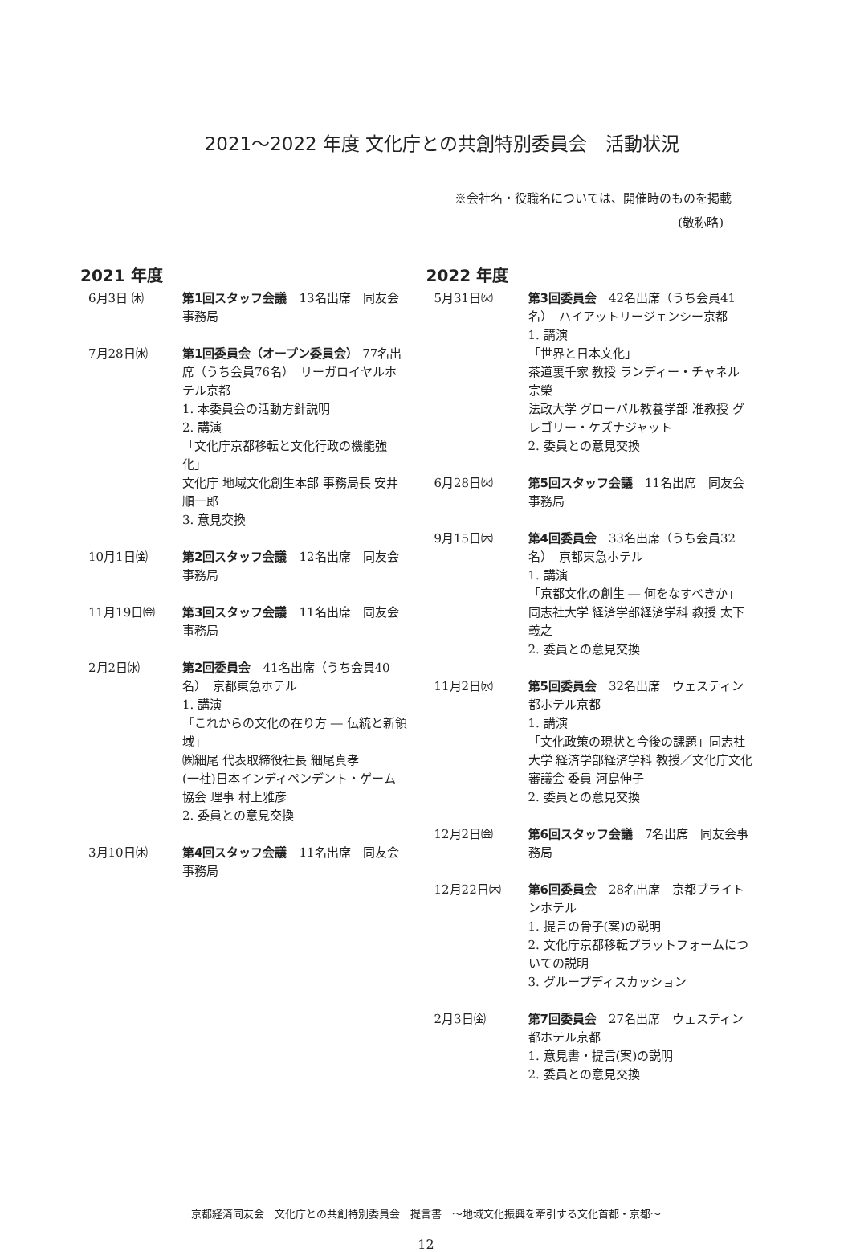2021～2022 年度 文化庁との共創特別委員会　活動状況
※会社名・役職名については、開催時のものを掲載
(敬称略)
2021 年度
6月3日 ㈭ 第1回スタッフ会議　13名出席　同友会事務局
7月28日㈬ 第1回委員会（オープン委員会） 77名出席（うち会員76名）　リーガロイヤルホテル京都
1. 本委員会の活動方針説明
2. 講演
「文化庁京都移転と文化行政の機能強化」
文化庁 地域文化創生本部 事務局長 安井順一郎
3. 意見交換
10月1日㈮ 第2回スタッフ会議　12名出席　同友会事務局
11月19日㈮ 第3回スタッフ会議　11名出席　同友会事務局
2月2日㈬ 第2回委員会　41名出席（うち会員40名）　京都東急ホテル
1. 講演
「これからの文化の在り方 ― 伝統と新領域」
㈱細尾 代表取締役社長 細尾真孝
(一社)日本インディペンデント・ゲーム協会 理事 村上雅彦
2. 委員との意見交換
3月10日㈭ 第4回スタッフ会議　11名出席　同友会事務局
2022 年度
5月31日㈫ 第3回委員会　42名出席（うち会員41名）　ハイアットリージェンシー京都
1. 講演
「世界と日本文化」
茶道裏千家 教授 ランディー・チャネル 宗榮
法政大学 グローバル教養学部 准教授 グレゴリー・ケズナジャット
2. 委員との意見交換
6月28日㈫ 第5回スタッフ会議　11名出席　同友会事務局
9月15日㈭ 第4回委員会　33名出席（うち会員32名）　京都東急ホテル
1. 講演
「京都文化の創生 ― 何をなすべきか」
同志社大学 経済学部経済学科 教授 太下義之
2. 委員との意見交換
11月2日㈬ 第5回委員会　32名出席　ウェスティン都ホテル京都
1. 講演
「文化政策の現状と今後の課題」同志社大学 経済学部経済学科 教授／文化庁文化審議会 委員 河島伸子
2. 委員との意見交換
12月2日㈮ 第6回スタッフ会議　7名出席　同友会事務局
12月22日㈭ 第6回委員会　28名出席　京都ブライトンホテル
1. 提言の骨子(案)の説明
2. 文化庁京都移転プラットフォームについての説明
3. グループディスカッション
2月3日㈮ 第7回委員会　27名出席　ウェスティン都ホテル京都
1. 意見書・提言(案)の説明
2. 委員との意見交換
京都経済同友会　文化庁との共創特別委員会　提言書　～地域文化振興を牽引する文化首都・京都～
12